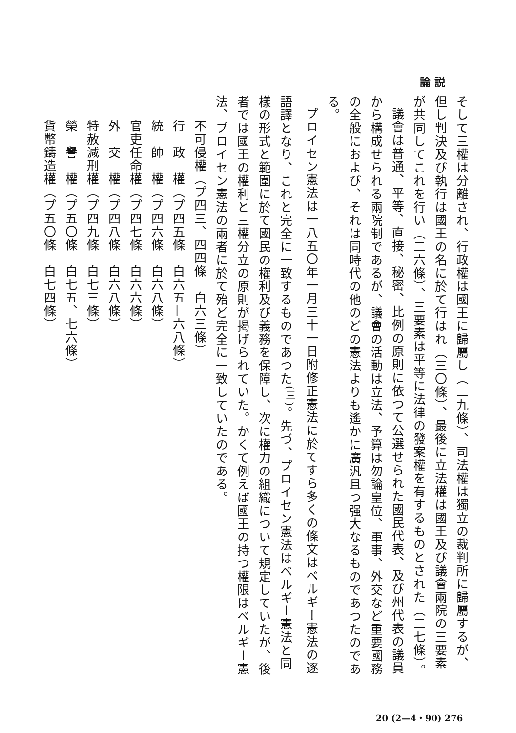論 説
そして三權は分離され、行政權は國王に歸屬し（二九條）、司法權は獨立の裁判所に歸屬するが、但し判決及び執行は國王の名に於て行はれ（三〇條）、最後に立法權は國王及び議會兩院の三要素が共同してこれを行い（二六條）、三要素は平等に法律の發案權を有するものとされた（二七條）。
議會は普通、平等、直接、秘密、比例の原則に依つて公選せられた國民代表、及び州代表の議員から構成せられる兩院制であるが、議會の活動は立法、予算は勿論皇位、軍事、外交など重要國務の全般におよび、それは同時代の他のどの憲法よりも遙かに廣汎且つ强大なるものであつたのである。
プロイセン憲法は一八五〇年一月三十一日附修正憲法に於てすら多くの條文はベルギー憲法の逐語譯となり、これと完全に一致するものであつた<sup>(三)</sup>。先づ、プロイセン憲法はベルギー憲法と同樣の形式と範圍に於て國民の權利及び義務を保障し、次に權力の組織について規定していたが、後者では國王の權利と三權分立の原則が掲げられていた。かくて例えば國王の持つ權限はベルギー憲法、プロイセン憲法の兩者に於て殆ど完全に一致していたのである。
不可侵權（プ四三、四四條　白六三條）
行　政　權（プ四五條　白六五—六八條）
統　帥　權（プ四六條　白六八條）
官吏任命權（プ四七條　白六六條）
外　交　權（プ四八條　白六八條）
特赦減刑權（プ四九條　白七三條）
榮　譽　權（プ五〇條　白七五、七六條）
貨幣鑄造權（プ五〇條　白七四條）
20 (2—4・90) 276